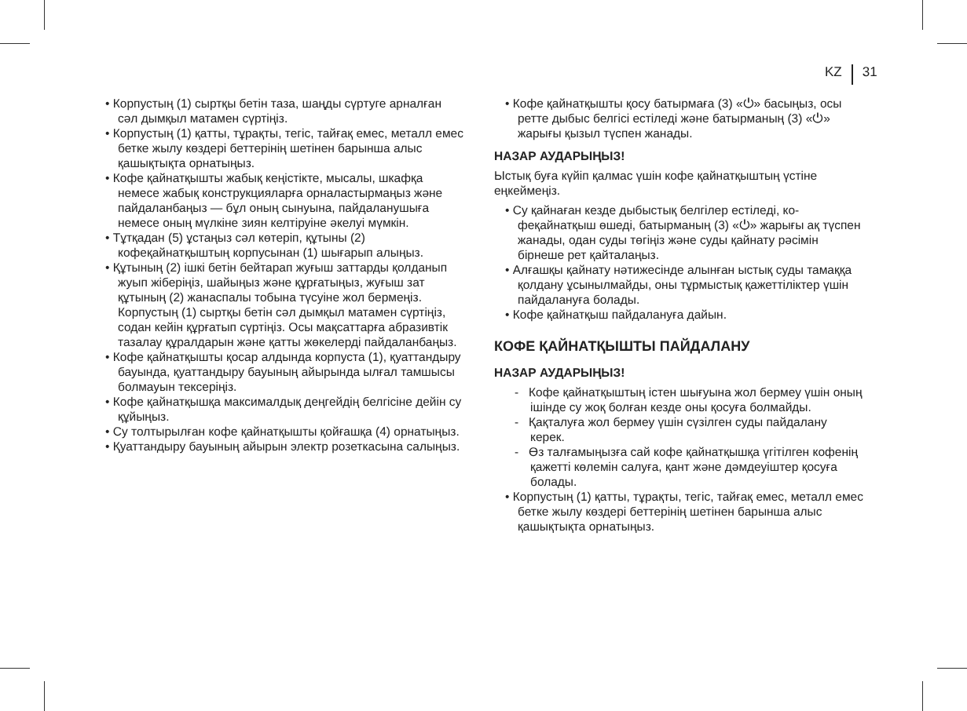KZ 31
• Корпустың (1) сыртқы бетін таза, шаңды сүртуге арналған сәл дымқыл матамен сүртіңіз.
• Корпустың (1) қатты, тұрақты, тегіс, тайғақ емес, металл емес бетке жылу көздері беттерінің шеті­нен барынша алыс қашықтықта орнатыңыз.
• Кофе қайнатқышты жабық кеңістікте, мысалы, шкафқа немесе жабық конструкцияларға орна­ластырмаңыз және пайдаланбаңыз — бұл оның сынуына, пайдаланушыға немесе оның мүлкіне зиян келтіруіне әкелуі мүмкін.
• Тұтқадан (5) ұстаңыз сәл көтеріп, құтыны (2) кофеқайнатқыштың корпусынан (1) шығарып алыңыз.
• Құтының (2) ішкі бетін бейтарап жуғыш заттарды қолданып жуып жіберіңіз, шайыңыз және құрға­тыңыз, жуғыш зат құтының (2) жанаспалы тобына түсуіне жол бермеңіз. Корпустың (1) сыртқы бетін сәл дымқыл матамен сүртіңіз, содан кейін құрғатып сүртіңіз. Осы мақсаттарға абразивтік тазалау құралдарын және қатты жөкелерді пайда­ланбаңыз.
• Кофе қайнатқышты қосар алдында корпуста (1), қуаттандыру бауында, қуаттандыру бауының айы­рында ылғал тамшысы болмауын тексеріңіз.
• Кофе қайнатқышқа максималдық деңгейдің бел­гісіне дейін су құйыңыз.
• Су толтырылған кофе қайнатқышты қойғашқа (4) орнатыңыз.
• Қуаттандыру бауының айырын электр розеткасы­на салыңыз.
• Кофе қайнатқышты қосу батырмаға (3) «⏻» ба­сыңыз, осы ретте дыбыс белгісі естіледі және ба­тырманың (3) «⏻» жарығы қызыл түспен жанады.
НАЗАР АУДАРЫҢЫЗ!
Ыстық буға күйіп қалмас үшін кофе қайнатқыштың үстіне еңкеймеңіз.
• Су қайнаған кезде дыбыстық белгілер естіледі, ко­феқайнатқыш өшеді, батырманың (3) «⏻» жарығы ақ түспен жанады, одан суды төгіңіз және суды қайнату рәсімін бірнеше рет қайталаңыз.
• Алғашқы қайнату нәтижесінде алынған ыстық суды тамаққа қолдану ұсынылмайды, оны тұрмы­стық қажеттіліктер үшін пайдалануға болады.
• Кофе қайнатқыш пайдалануға дайын.
КОФЕ ҚАЙНАТҚЫШТЫ ПАЙДАЛАНУ
НАЗАР АУДАРЫҢЫЗ!
- Кофе қайнатқыштың істен шығуына жол бермеу үшін оның ішінде су жоқ болған кезде оны қосуға болмайды.
- Қақталуға жол бермеу үшін сүзілген суды пай­далану керек.
- Өз талғамыңызға сай кофе қайнатқышқа үгітіл­ген кофенің қажетті көлемін салуға, қант және дәмдеуіштер қосуға болады.
• Корпустың (1) қатты, тұрақты, тегіс, тайғақ емес, металл емес бетке жылу көздері беттерінің шеті­нен барынша алыс қашықтықта орнатыңыз.